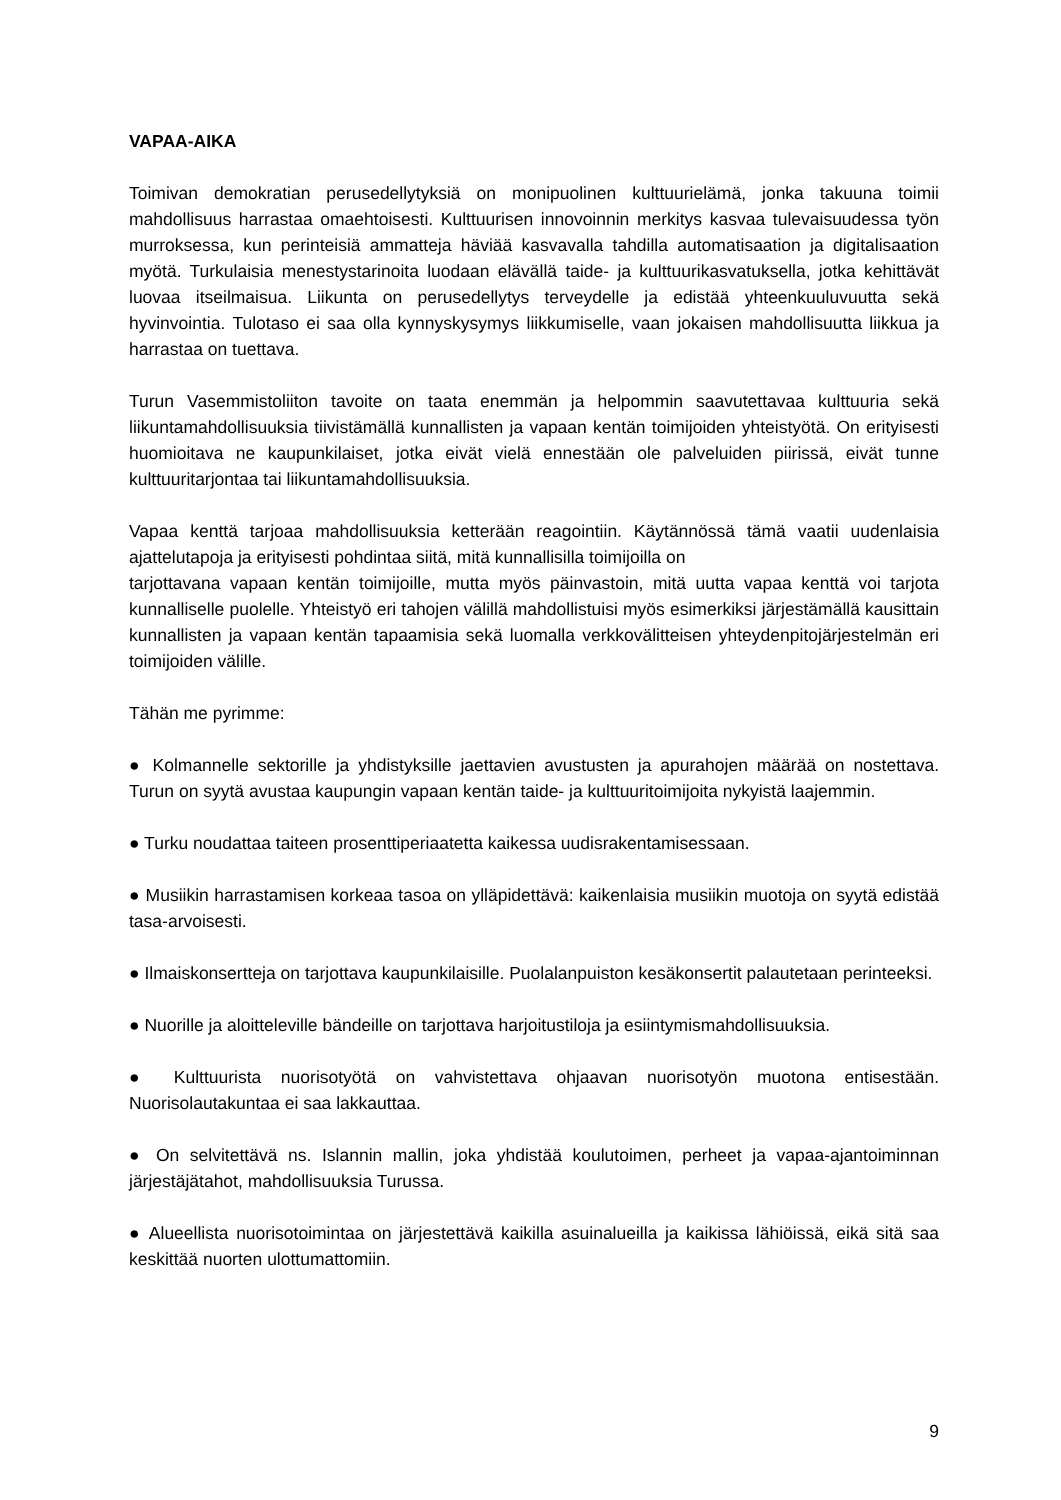VAPAA-AIKA
Toimivan demokratian perusedellytyksiä on monipuolinen kulttuurielämä, jonka takuuna toimii mahdollisuus harrastaa omaehtoisesti. Kulttuurisen innovoinnin merkitys kasvaa tulevaisuudessa työn murroksessa, kun perinteisiä ammatteja häviää kasvavalla tahdilla automatisaation ja digitalisaation myötä. Turkulaisia menestystarinoita luodaan elävällä taide- ja kulttuurikasvatuksella, jotka kehittävät luovaa itseilmaisua. Liikunta on perusedellytys terveydelle ja edistää yhteenkuuluvuutta sekä hyvinvointia. Tulotaso ei saa olla kynnyskysymys liikkumiselle, vaan jokaisen mahdollisuutta liikkua ja harrastaa on tuettava.
Turun Vasemmistoliiton tavoite on taata enemmän ja helpommin saavutettavaa kulttuuria sekä liikuntamahdollisuuksia tiivistämällä kunnallisten ja vapaan kentän toimijoiden yhteistyötä. On erityisesti huomioitava ne kaupunkilaiset, jotka eivät vielä ennestään ole palveluiden piirissä, eivät tunne kulttuuritarjontaa tai liikuntamahdollisuuksia.
Vapaa kenttä tarjoaa mahdollisuuksia ketterään reagointiin. Käytännössä tämä vaatii uudenlaisia ajattelutapoja ja erityisesti pohdintaa siitä, mitä kunnallisilla toimijoilla on
tarjottavana vapaan kentän toimijoille, mutta myös päinvastoin, mitä uutta vapaa kenttä voi tarjota kunnalliselle puolelle. Yhteistyö eri tahojen välillä mahdollistuisi myös esimerkiksi järjestämällä kausittain kunnallisten ja vapaan kentän tapaamisia sekä luomalla verkkovälitteisen yhteydenpitojärjestelmän eri toimijoiden välille.
Tähän me pyrimme:
● Kolmannelle sektorille ja yhdistyksille jaettavien avustusten ja apurahojen määrää on nostettava. Turun on syytä avustaa kaupungin vapaan kentän taide- ja kulttuuritoimijoita nykyistä laajemmin.
● Turku noudattaa taiteen prosenttiperiaatetta kaikessa uudisrakentamisessaan.
● Musiikin harrastamisen korkeaa tasoa on ylläpidettävä: kaikenlaisia musiikin muotoja on syytä edistää tasa-arvoisesti.
● Ilmaiskonsertteja on tarjottava kaupunkilaisille. Puolalanpuiston kesäkonsertit palautetaan perinteeksi.
● Nuorille ja aloitteleville bändeille on tarjottava harjoitustiloja ja esiintymismahdollisuuksia.
● Kulttuurista nuorisotyötä on vahvistettava ohjaavan nuorisotyön muotona entisestään. Nuorisolautakuntaa ei saa lakkauttaa.
● On selvitettävä ns. Islannin mallin, joka yhdistää koulutoimen, perheet ja vapaa-ajantoiminnan järjestäjätahot, mahdollisuuksia Turussa.
● Alueellista nuorisotoimintaa on järjestettävä kaikilla asuinalueilla ja kaikissa lähiöissä, eikä sitä saa keskittää nuorten ulottumattomiin.
9